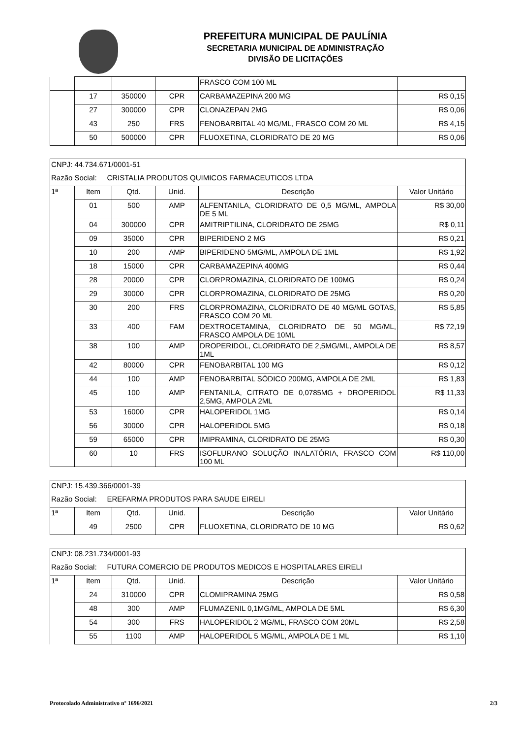PREFEITURA MUNICIPAL DE PAULÍNIA
SECRETARIA MUNICIPAL DE ADMINISTRAÇÃO
DIVISÃO DE LICITAÇÕES
| | | | | FRASCO COM 100 ML | |
| | 17 | 350000 | CPR | CARBAMAZEPINA 200 MG | R$ 0,15 |
| | 27 | 300000 | CPR | CLONAZEPAN 2MG | R$ 0,06 |
| | 43 | 250 | FRS | FENOBARBITAL 40 MG/ML, FRASCO COM 20 ML | R$ 4,15 |
| | 50 | 500000 | CPR | FLUOXETINA, CLORIDRATO DE 20 MG | R$ 0,06 |
| CNPJ: 44.734.671/0001-51 | | | | | |
| Razão Social: CRISTALIA PRODUTOS QUIMICOS FARMACEUTICOS LTDA | | | | | |
| 1ª | Item | Qtd. | Unid. | Descrição | Valor Unitário |
| | 01 | 500 | AMP | ALFENTANILA, CLORIDRATO DE 0,5 MG/ML, AMPOLA DE 5 ML | R$ 30,00 |
| | 04 | 300000 | CPR | AMITRIPTILINA, CLORIDRATO DE 25MG | R$ 0,11 |
| | 09 | 35000 | CPR | BIPERIDENO 2 MG | R$ 0,21 |
| | 10 | 200 | AMP | BIPERIDENO 5MG/ML, AMPOLA DE 1ML | R$ 1,92 |
| | 18 | 15000 | CPR | CARBAMAZEPINA 400MG | R$ 0,44 |
| | 28 | 20000 | CPR | CLORPROMAZINA, CLORIDRATO DE 100MG | R$ 0,24 |
| | 29 | 30000 | CPR | CLORPROMAZINA, CLORIDRATO DE 25MG | R$ 0,20 |
| | 30 | 200 | FRS | CLORPROMAZINA, CLORIDRATO DE 40 MG/ML GOTAS, FRASCO COM 20 ML | R$ 5,85 |
| | 33 | 400 | FAM | DEXTROCETAMINA, CLORIDRATO DE 50 MG/ML, FRASCO AMPOLA DE 10ML | R$ 72,19 |
| | 38 | 100 | AMP | DROPERIDOL, CLORIDRATO DE 2,5MG/ML, AMPOLA DE 1ML | R$ 8,57 |
| | 42 | 80000 | CPR | FENOBARBITAL 100 MG | R$ 0,12 |
| | 44 | 100 | AMP | FENOBARBITAL SÓDICO 200MG, AMPOLA DE 2ML | R$ 1,83 |
| | 45 | 100 | AMP | FENTANILA, CITRATO DE 0,0785MG + DROPERIDOL 2,5MG, AMPOLA 2ML | R$ 11,33 |
| | 53 | 16000 | CPR | HALOPERIDOL 1MG | R$ 0,14 |
| | 56 | 30000 | CPR | HALOPERIDOL 5MG | R$ 0,18 |
| | 59 | 65000 | CPR | IMIPRAMINA, CLORIDRATO DE 25MG | R$ 0,30 |
| | 60 | 10 | FRS | ISOFLURANO SOLUÇÃO INALATÓRIA, FRASCO COM 100 ML | R$ 110,00 |
| CNPJ: 15.439.366/0001-39 | | | | | |
| Razão Social: EREFARMA PRODUTOS PARA SAUDE EIRELI | | | | | |
| 1ª | Item | Qtd. | Unid. | Descrição | Valor Unitário |
| | 49 | 2500 | CPR | FLUOXETINA, CLORIDRATO DE 10 MG | R$ 0,62 |
| CNPJ: 08.231.734/0001-93 | | | | | |
| Razão Social: FUTURA COMERCIO DE PRODUTOS MEDICOS E HOSPITALARES EIRELI | | | | | |
| 1ª | Item | Qtd. | Unid. | Descrição | Valor Unitário |
| | 24 | 310000 | CPR | CLOMIPRAMINA 25MG | R$ 0,58 |
| | 48 | 300 | AMP | FLUMAZENIL 0,1MG/ML, AMPOLA DE 5ML | R$ 6,30 |
| | 54 | 300 | FRS | HALOPERIDOL 2 MG/ML, FRASCO COM 20ML | R$ 2,58 |
| | 55 | 1100 | AMP | HALOPERIDOL 5 MG/ML, AMPOLA DE 1 ML | R$ 1,10 |
Protocolado Administrativo nº 1696/2021 2/3